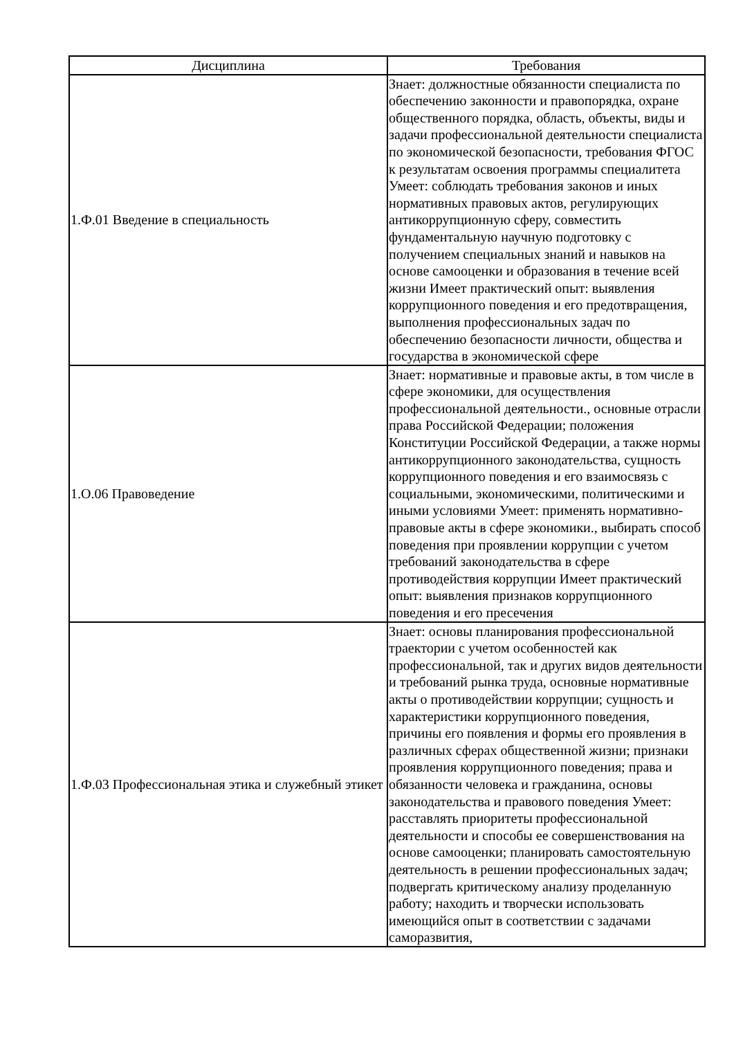| Дисциплина | Требования |
| --- | --- |
| 1.Ф.01 Введение в специальность | Знает: должностные обязанности специалиста по обеспечению законности и правопорядка, охране общественного порядка, область, объекты, виды и задачи профессиональной деятельности специалиста по экономической безопасности, требования ФГОС к результатам освоения программы специалитета Умеет: соблюдать требования законов и иных нормативных правовых актов, регулирующих антикоррупционную сферу, совместить фундаментальную научную подготовку с получением специальных знаний и навыков на основе самооценки и образования в течение всей жизни Имеет практический опыт: выявления коррупционного поведения и его предотвращения, выполнения профессиональных задач по обеспечению безопасности личности, общества и государства в экономической сфере |
| 1.О.06 Правоведение | Знает: нормативные и правовые акты, в том числе в сфере экономики, для осуществления профессиональной деятельности., основные отрасли права Российской Федерации; положения Конституции Российской Федерации, а также нормы антикоррупционного законодательства, сущность коррупционного поведения и его взаимосвязь с социальными, экономическими, политическими и иными условиями Умеет: применять нормативно-правовые акты в сфере экономики., выбирать способ поведения при проявлении коррупции с учетом требований законодательства в сфере противодействия коррупции Имеет практический опыт: выявления признаков коррупционного поведения и его пресечения |
| 1.Ф.03 Профессиональная этика и служебный этикет | Знает: основы планирования профессиональной траектории с учетом особенностей как профессиональной, так и других видов деятельности и требований рынка труда, основные нормативные акты о противодействии коррупции; сущность и характеристики коррупционного поведения, причины его появления и формы его проявления в различных сферах общественной жизни; признаки проявления коррупционного поведения; права и обязанности человека и гражданина, основы законодательства и правового поведения Умеет: расставлять приоритеты профессиональной деятельности и способы ее совершенствования на основе самооценки; планировать самостоятельную деятельность в решении профессиональных задач; подвергать критическому анализу проделанную работу; находить и творчески использовать имеющийся опыт в соответствии с задачами саморазвития, |